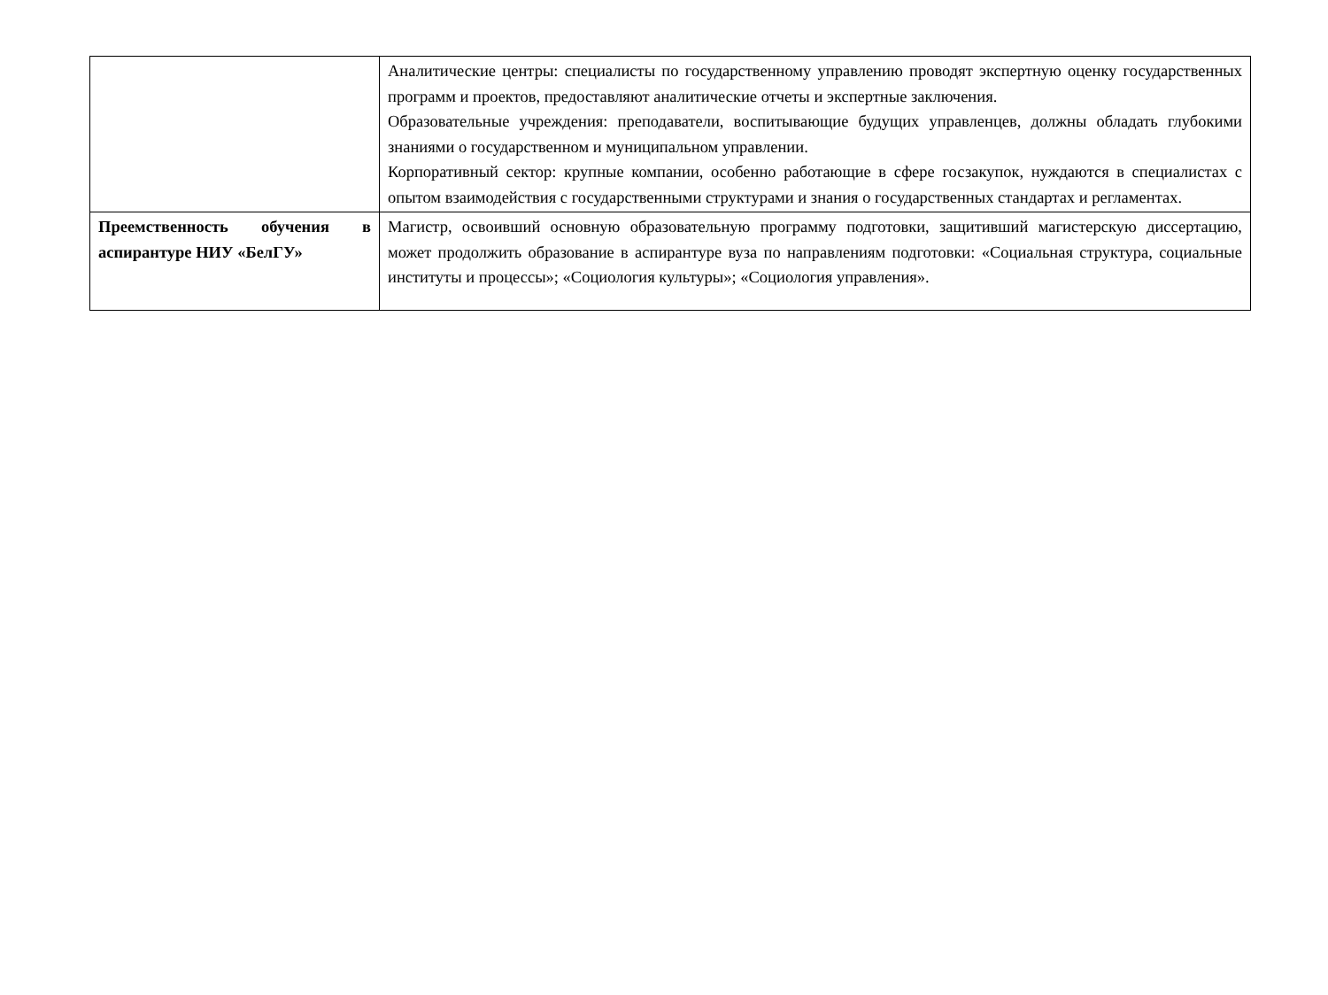| | Аналитические центры: специалисты по государственному управлению проводят экспертную оценку государственных программ и проектов, предоставляют аналитические отчеты и экспертные заключения. Образовательные учреждения: преподаватели, воспитывающие будущих управленцев, должны обладать глубокими знаниями о государственном и муниципальном управлении. Корпоративный сектор: крупные компании, особенно работающие в сфере госзакупок, нуждаются в специалистах с опытом взаимодействия с государственными структурами и знания о государственных стандартах и регламентах. |
| Преемственность обучения в аспирантуре НИУ «БелГУ» | Магистр, освоивший основную образовательную программу подготовки, защитивший магистерскую диссертацию, может продолжить образование в аспирантуре вуза по направлениям подготовки: «Социальная структура, социальные институты и процессы»; «Социология культуры»; «Социология управления». |